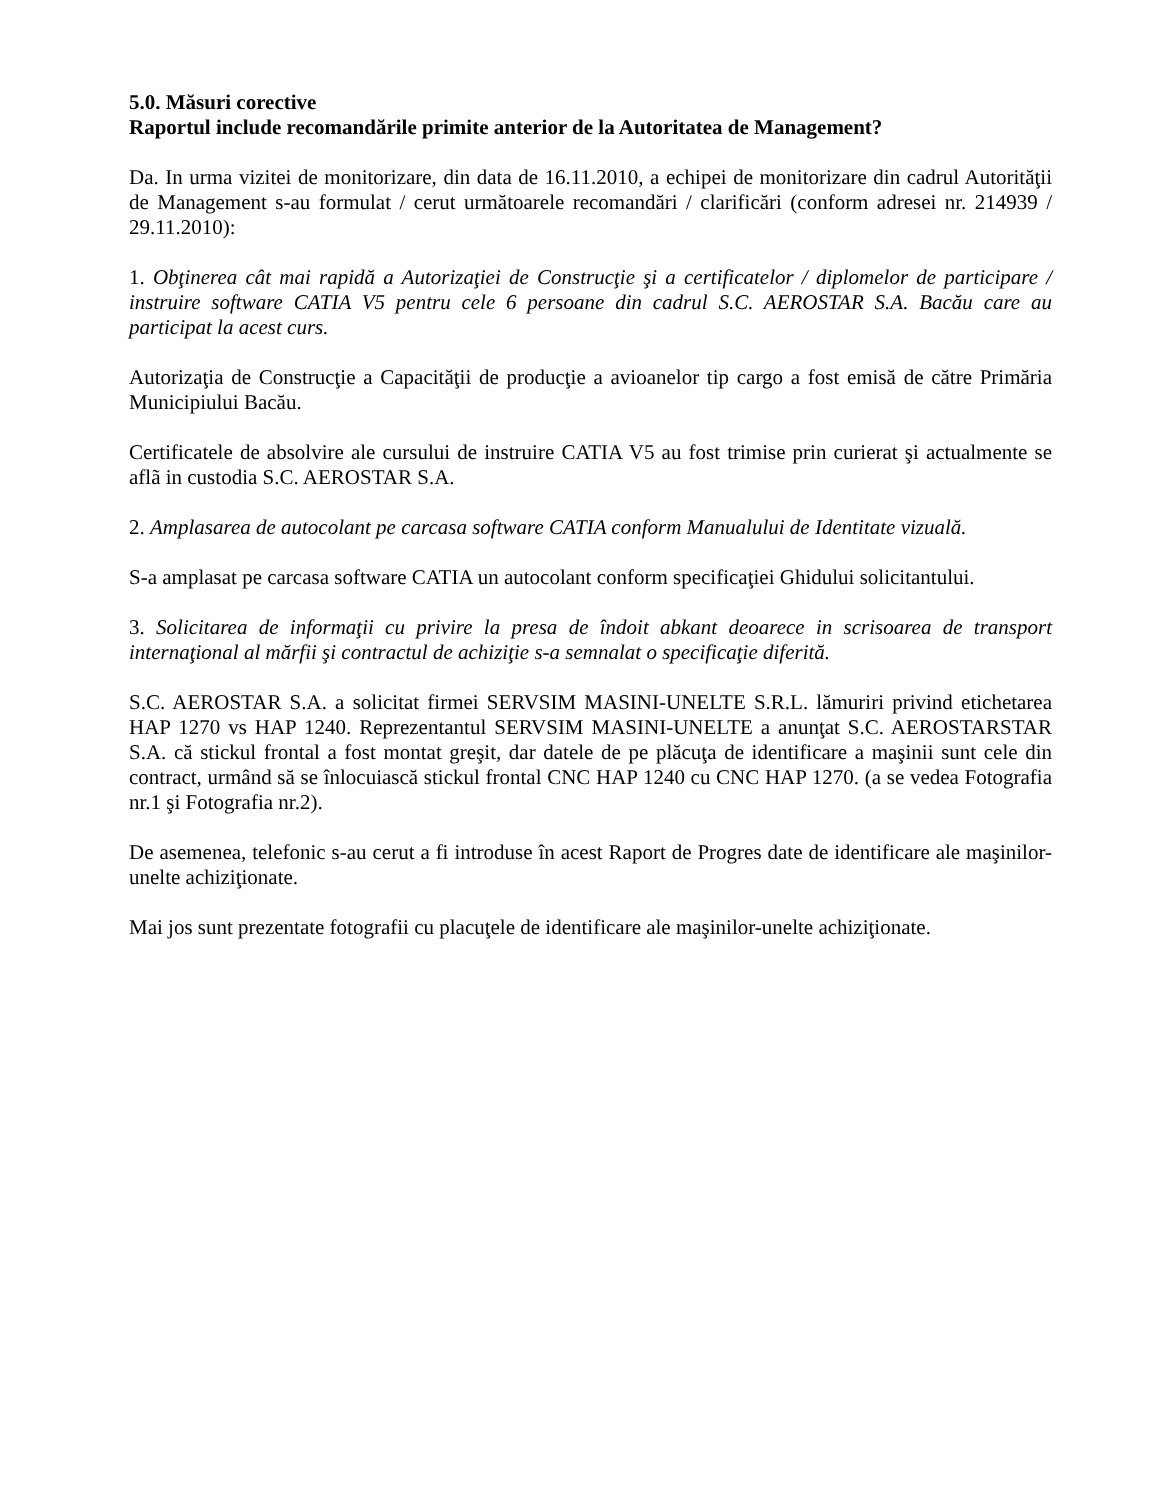5.0. Măsuri corective
Raportul include recomandările primite anterior de la Autoritatea de Management?
Da. In urma vizitei de monitorizare, din data de 16.11.2010, a echipei de monitorizare din cadrul Autorităţii de Management s-au formulat / cerut următoarele recomandări / clarificări (conform adresei nr. 214939 / 29.11.2010):
1. Obţinerea cât mai rapidă a Autorizaţiei de Construcţie şi a certificatelor / diplomelor de participare / instruire software CATIA V5 pentru cele 6 persoane din cadrul S.C. AEROSTAR S.A. Bacău care au participat la acest curs.
Autorizaţia de Construcţie a Capacităţii de producţie a avioanelor tip cargo a fost emisă de către Primăria Municipiului Bacău.
Certificatele de absolvire ale cursului de instruire CATIA V5 au fost trimise prin curierat şi actualmente se aflã in custodia S.C. AEROSTAR S.A.
2. Amplasarea de autocolant pe carcasa software CATIA conform Manualului de Identitate vizuală.
S-a amplasat pe carcasa software CATIA un autocolant conform specificaţiei Ghidului solicitantului.
3. Solicitarea de informaţii cu privire la presa de îndoit abkant deoarece in scrisoarea de transport internaţional al mărfii şi contractul de achiziţie s-a semnalat o specificaţie diferită.
S.C. AEROSTAR S.A. a solicitat firmei SERVSIM MASINI-UNELTE S.R.L. lămuriri privind etichetarea HAP 1270 vs HAP 1240. Reprezentantul SERVSIM MASINI-UNELTE a anunţat S.C. AEROSTARSTAR S.A. că stickul frontal a fost montat greşit, dar datele de pe plăcuţa de identificare a maşinii sunt cele din contract, urmând să se înlocuiască stickul frontal CNC HAP 1240 cu CNC HAP 1270. (a se vedea Fotografia nr.1 şi Fotografia nr.2).
De asemenea, telefonic s-au cerut a fi introduse în acest Raport de Progres date de identificare ale maşinilor-unelte achiziţionate.
Mai jos sunt prezentate fotografii cu placuţele de identificare ale maşinilor-unelte achiziţionate.